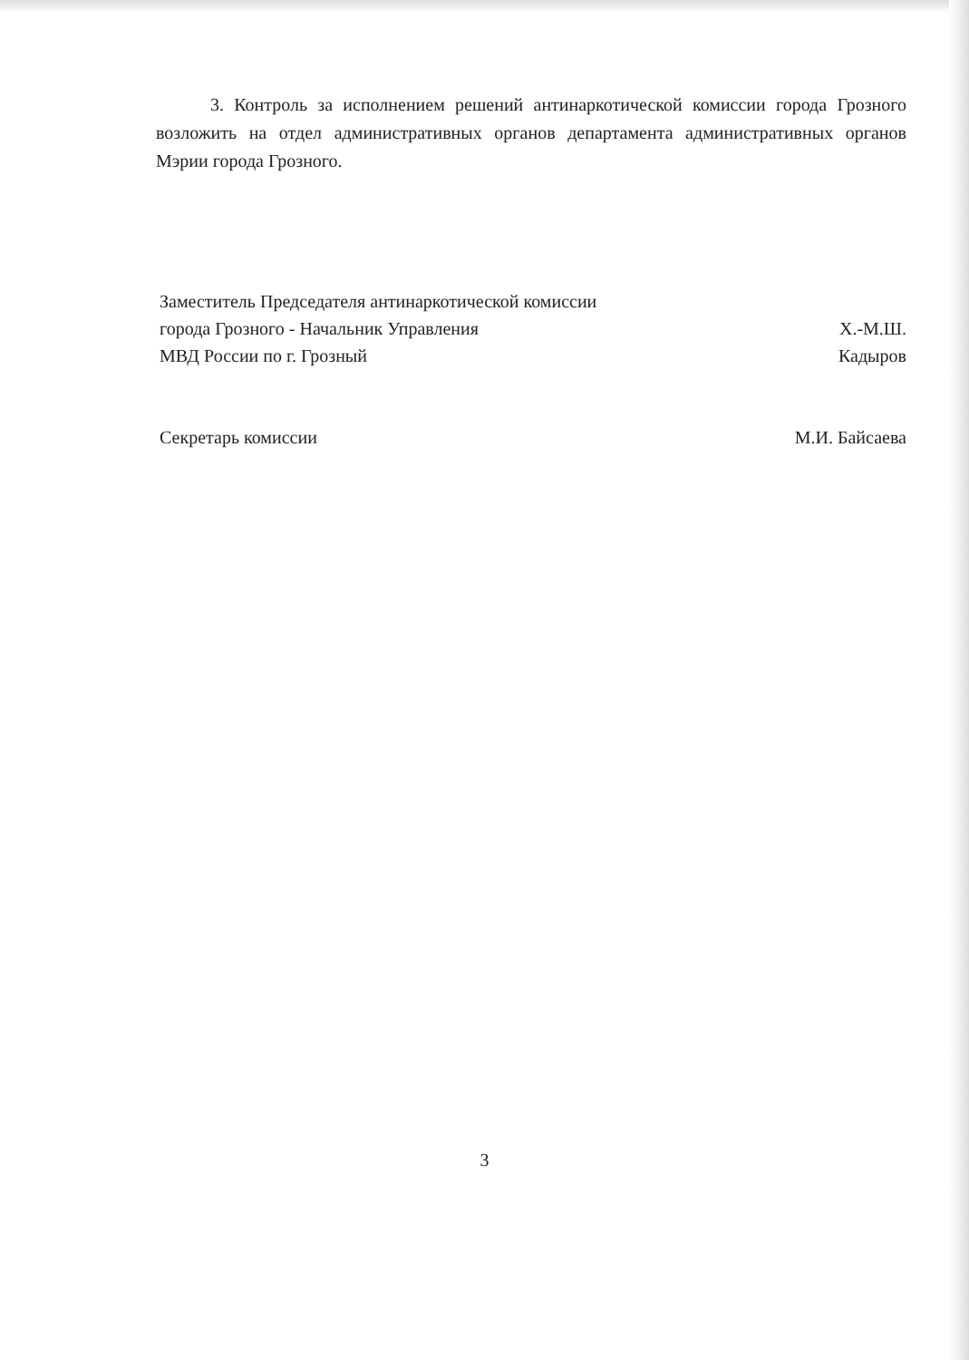3. Контроль за исполнением решений антинаркотической комиссии города Грозного возложить на отдел административных органов департамента административных органов Мэрии города Грозного.
Заместитель Председателя антинаркотической комиссии
города Грозного - Начальник Управления
МВД России по г. Грозный
Х.-М.Ш. Кадыров
Секретарь комиссии
М.И. Байсаева
3